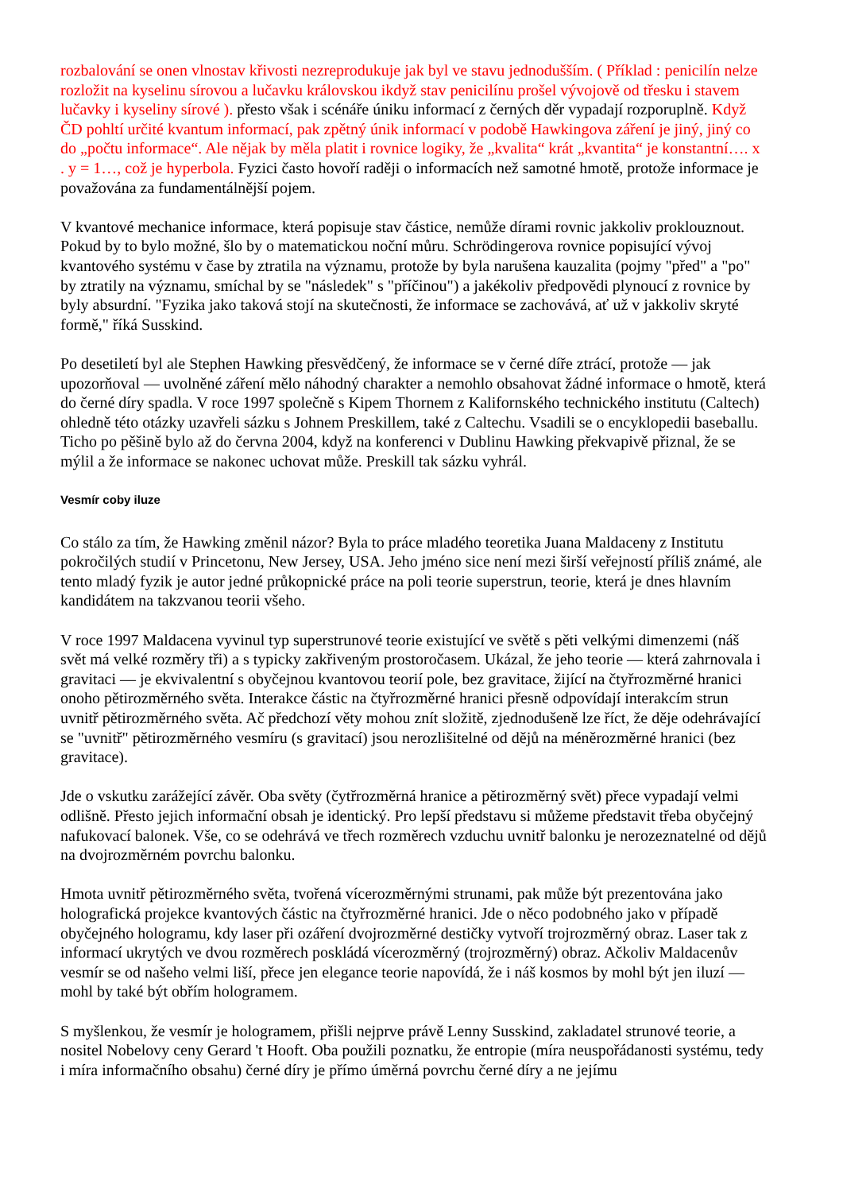rozbalování se onen vlnostav křivosti nezreprodukuje jak byl ve stavu jednodušším. ( Příklad : penicilín nelze rozložit na kyselinu sírovou a lučavku královskou ikdyž stav penicilínu prošel vývojově od třesku i stavem lučavky i kyseliny sírové ). přesto však i scénáře úniku informací z černých děr vypadají rozporuplně. Když ČD pohltí určité kvantum informací, pak zpětný únik informací v podobě Hawkingova záření je jiný, jiný co do „počtu informace“. Ale nějak by měla platit i rovnice logiky, že „kvalita“ krát „kvantita“ je konstantní…. x . y = 1…, což je hyperbola. Fyzici často hovoří raději o informacích než samotné hmotě, protože informace je považována za fundamentálnější pojem.
V kvantové mechanice informace, která popisuje stav částice, nemůže dírami rovnic jakkoliv proklouznout. Pokud by to bylo možné, šlo by o matematickou noční můru. Schrödingerova rovnice popisující vývoj kvantového systému v čase by ztratila na významu, protože by byla narušena kauzalita (pojmy "před" a "po" by ztratily na významu, smíchal by se "následek" s "příčinou") a jakékoliv předpovědi plynoucí z rovnice by byly absurdní. "Fyzika jako taková stojí na skutečnosti, že informace se zachovává, ať už v jakkoliv skryté formě," říká Susskind.
Po desetiletí byl ale Stephen Hawking přesvědčený, že informace se v černé díře ztrácí, protože — jak upozorňoval — uvolněné záření mělo náhodný charakter a nemohlo obsahovat žádné informace o hmotě, která do černé díry spadla. V roce 1997 společně s Kipem Thornem z Kalifornského technického institutu (Caltech) ohledně této otázky uzavřeli sázku s Johnem Preskillem, také z Caltechu. Vsadili se o encyklopedii baseballu. Ticho po pěšině bylo až do června 2004, když na konferenci v Dublinu Hawking překvapivě přiznal, že se mýlil a že informace se nakonec uchovat může. Preskill tak sázku vyhrál.
Vesmír coby iluze
Co stálo za tím, že Hawking změnil názor? Byla to práce mladého teoretika Juana Maldaceny z Institutu pokročilých studií v Princetonu, New Jersey, USA. Jeho jméno sice není mezi širší veřejností příliš známé, ale tento mladý fyzik je autor jedné průkopnické práce na poli teorie superstrun, teorie, která je dnes hlavním kandidátem na takzvanou teorii všeho.
V roce 1997 Maldacena vyvinul typ superstrunové teorie existující ve světě s pěti velkými dimenzemi (náš svět má velké rozměry tři) a s typicky zakřiveným prostoročasem. Ukázal, že jeho teorie — která zahrnovala i gravitaci — je ekvivalentní s obyčejnou kvantovou teorií pole, bez gravitace, žijící na čtyřrozměrné hranici onoho pětirozměrného světa. Interakce částic na čtyřrozměrné hranici přesně odpovídají interakcím strun uvnitř pětirozměrného světa. Ač předchozí věty mohou znít složitě, zjednodušeně lze říct, že děje odehrávající se "uvnitř" pětirozměrného vesmíru (s gravitací) jsou nerozlišitelné od dějů na méněrozměrné hranici (bez gravitace).
Jde o vskutku zarážející závěr. Oba světy (čytřrozměrná hranice a pětirozměrný svět) přece vypadají velmi odlišně. Přesto jejich informační obsah je identický. Pro lepší představu si můžeme představit třeba obyčejný nafukovací balonek. Vše, co se odehrává ve třech rozměrech vzduchu uvnitř balonku je nerozeznatelné od dějů na dvojrozměrném povrchu balonku.
Hmota uvnitř pětirozměrného světa, tvořená vícerozměrnými strunami, pak může být prezentována jako holografická projekce kvantových částic na čtyřrozměrné hranici. Jde o něco podobného jako v případě obyčejného hologramu, kdy laser při ozáření dvojrozměrné destičky vytvoří trojrozměrný obraz. Laser tak z informací ukrytých ve dvou rozměrech poskládá vícerozměrný (trojrozměrný) obraz. Ačkoliv Maldacenův vesmír se od našeho velmi liší, přece jen elegance teorie napovídá, že i náš kosmos by mohl být jen iluzí — mohl by také být obřím hologramem.
S myšlenkou, že vesmír je hologramem, přišli nejprve právě Lenny Susskind, zakladatel strunové teorie, a nositel Nobelovy ceny Gerard 't Hooft. Oba použili poznatku, že entropie (míra neuspořádanosti systému, tedy i míra informačního obsahu) černé díry je přímo úměrná povrchu černé díry a ne jejímu